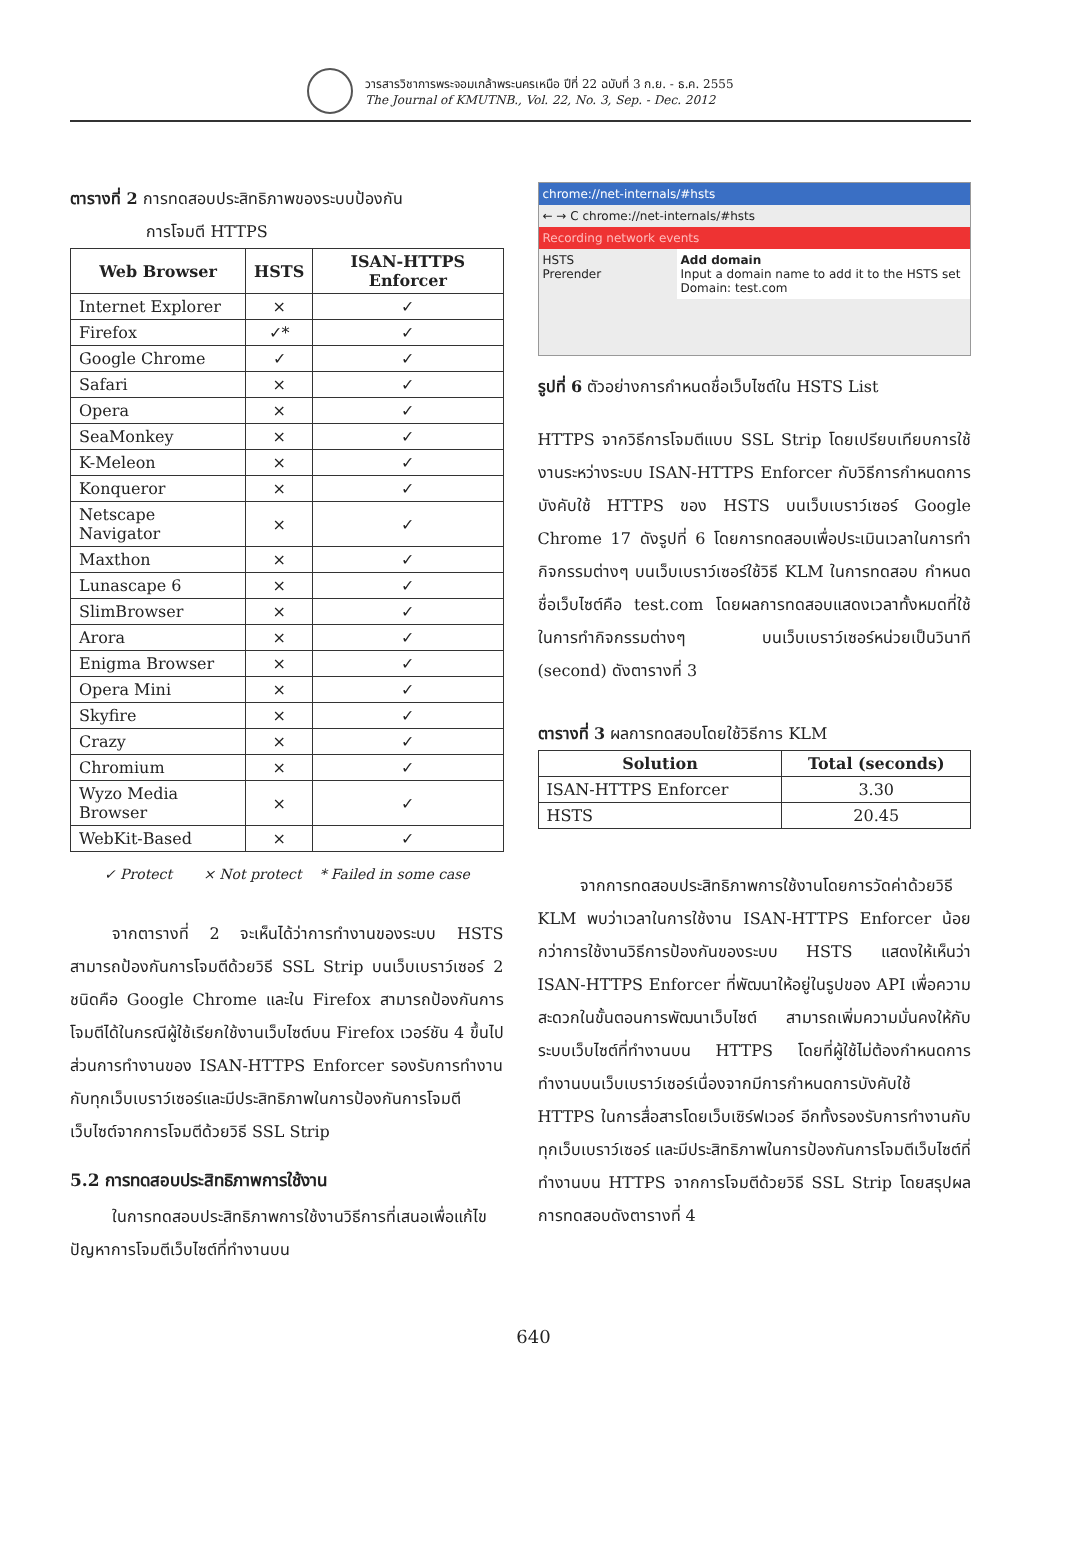วารสารวิชาการพระจอมเกล้าพระนครเหนือ ปีที่ 22 ฉบับที่ 3 ก.ย. - ธ.ค. 2555
The Journal of KMUTNB., Vol. 22, No. 3, Sep. - Dec. 2012
ตารางที่ 2 การทดสอบประสิทธิภาพของระบบป้องกัน
การโจมตี HTTPS
| Web Browser | HSTS | ISAN-HTTPS Enforcer |
| --- | --- | --- |
| Internet Explorer | × | ✓ |
| Firefox | ✓* | ✓ |
| Google Chrome | ✓ | ✓ |
| Safari | × | ✓ |
| Opera | × | ✓ |
| SeaMonkey | × | ✓ |
| K-Meleon | × | ✓ |
| Konqueror | × | ✓ |
| Netscape Navigator | × | ✓ |
| Maxthon | × | ✓ |
| Lunascape 6 | × | ✓ |
| SlimBrowser | × | ✓ |
| Arora | × | ✓ |
| Enigma Browser | × | ✓ |
| Opera Mini | × | ✓ |
| Skyfire | × | ✓ |
| Crazy | × | ✓ |
| Chromium | × | ✓ |
| Wyzo Media Browser | × | ✓ |
| WebKit-Based | × | ✓ |
✓ Protect × Not protect * Failed in some case
จากตารางที่ 2 จะเห็นได้ว่าการทำงานของระบบ HSTS สามารถป้องกันการโจมตีด้วยวิธี SSL Strip บนเว็บเบราว์เซอร์ 2 ชนิดคือ Google Chrome และใน Firefox สามารถป้องกันการโจมตีได้ในกรณีผู้ใช้เรียกใช้งานเว็บไซต์บน Firefox เวอร์ชัน 4 ขึ้นไป ส่วนการทำงานของ ISAN-HTTPS Enforcer รองรับการทำงานกับทุกเว็บเบราว์เซอร์และมีประสิทธิภาพในการป้องกันการโจมตีเว็บไซต์จากการโจมตีด้วยวิธี SSL Strip
5.2 การทดสอบประสิทธิภาพการใช้งาน
ในการทดสอบประสิทธิภาพการใช้งานวิธีการที่เสนอเพื่อแก้ไขปัญหาการโจมตีเว็บไซต์ที่ทำงานบน
chrome://net-internals/#hsts
← → C chrome://net-internals/#hsts
Recording network events
HSTS
Prerender
Add domain
Input a domain name to add it to the HSTS set
Domain: test.com
รูปที่ 6 ตัวอย่างการกำหนดชื่อเว็บไซต์ใน HSTS List
HTTPS จากวิธีการโจมตีแบบ SSL Strip โดยเปรียบเทียบการใช้งานระหว่างระบบ ISAN-HTTPS Enforcer กับวิธีการกำหนดการบังคับใช้ HTTPS ของ HSTS บนเว็บเบราว์เซอร์ Google Chrome 17 ดังรูปที่ 6 โดยการทดสอบเพื่อประเมินเวลาในการทำกิจกรรมต่างๆ บนเว็บเบราว์เซอร์ใช้วิธี KLM ในการทดสอบ กำหนดชื่อเว็บไซต์คือ test.com โดยผลการทดสอบแสดงเวลาทั้งหมดที่ใช้ในการทำกิจกรรมต่างๆ บนเว็บเบราว์เซอร์หน่วยเป็นวินาที (second) ดังตารางที่ 3
ตารางที่ 3 ผลการทดสอบโดยใช้วิธีการ KLM
| Solution | Total (seconds) |
| --- | --- |
| ISAN-HTTPS Enforcer | 3.30 |
| HSTS | 20.45 |
จากการทดสอบประสิทธิภาพการใช้งานโดยการวัดค่าด้วยวิธี KLM พบว่าเวลาในการใช้งาน ISAN-HTTPS Enforcer น้อยกว่าการใช้งานวิธีการป้องกันของระบบ HSTS แสดงให้เห็นว่า ISAN-HTTPS Enforcer ที่พัฒนาให้อยู่ในรูปของ API เพื่อความสะดวกในขั้นตอนการพัฒนาเว็บไซต์ สามารถเพิ่มความมั่นคงให้กับระบบเว็บไซต์ที่ทำงานบน HTTPS โดยที่ผู้ใช้ไม่ต้องกำหนดการทำงานบนเว็บเบราว์เซอร์เนื่องจากมีการกำหนดการบังคับใช้ HTTPS ในการสื่อสารโดยเว็บเซิร์ฟเวอร์ อีกทั้งรองรับการทำงานกับทุกเว็บเบราว์เซอร์ และมีประสิทธิภาพในการป้องกันการโจมตีเว็บไซต์ที่ทำงานบน HTTPS จากการโจมตีด้วยวิธี SSL Strip โดยสรุปผลการทดสอบดังตารางที่ 4
640